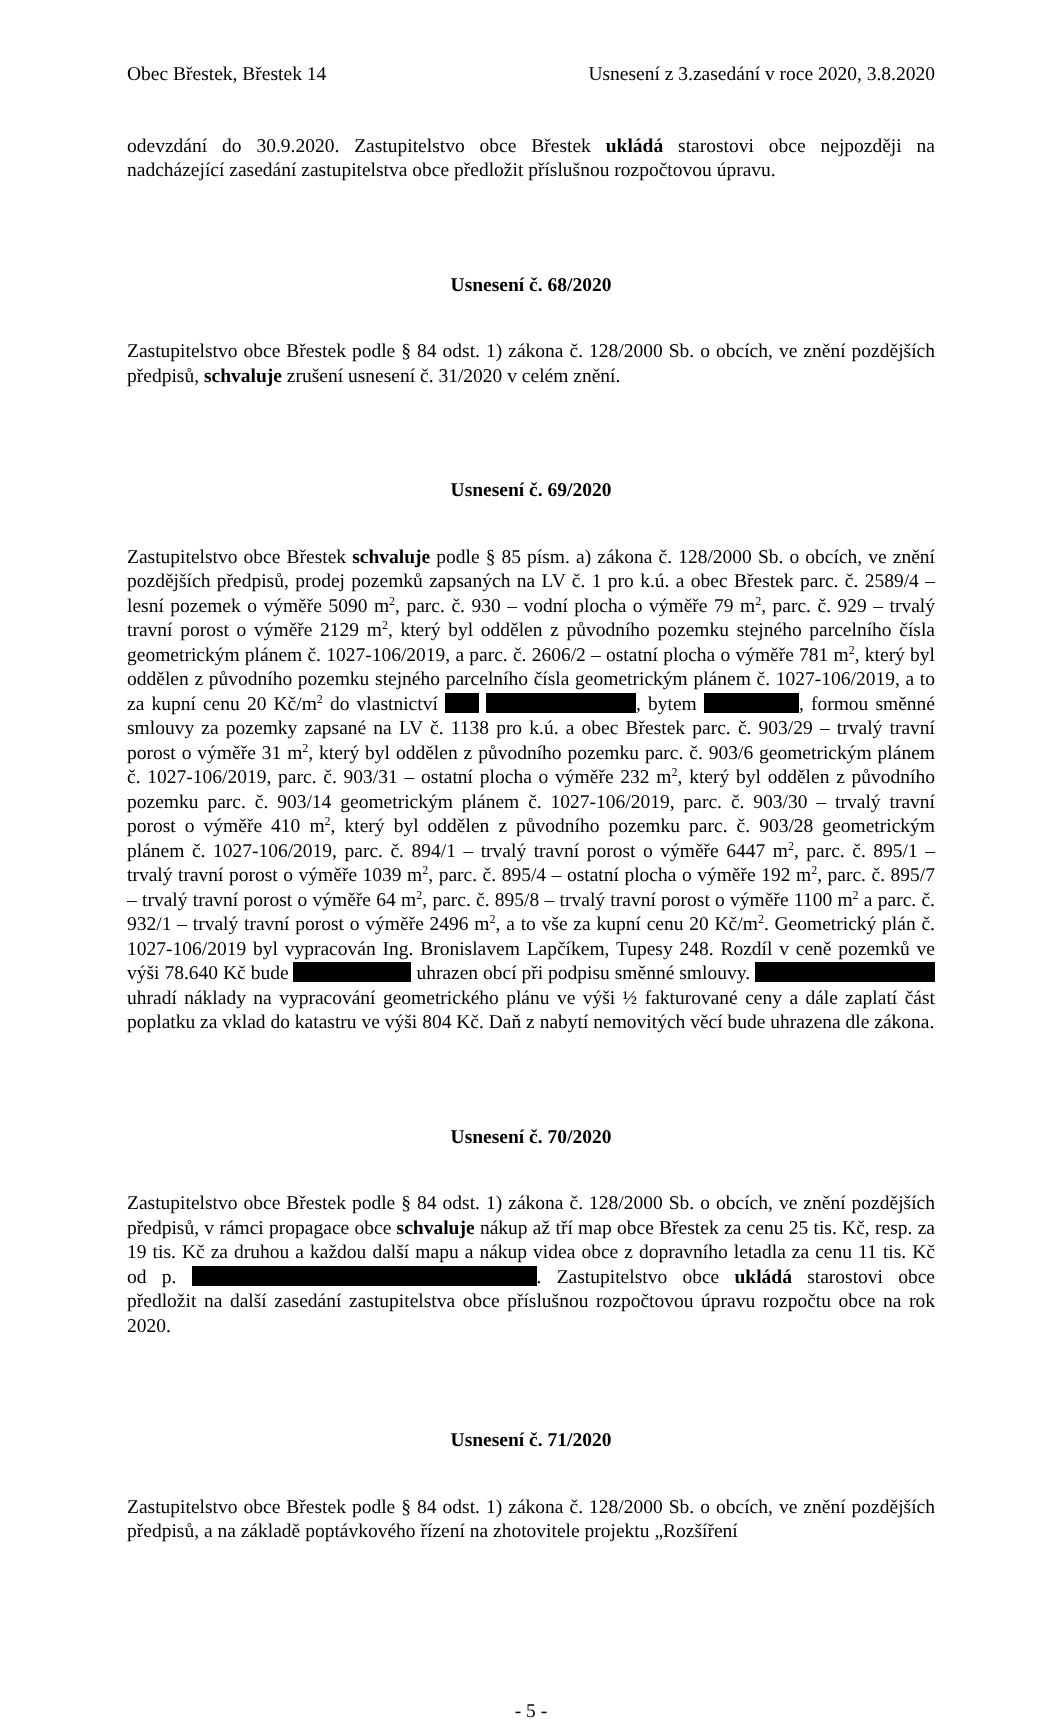Obec Břestek, Břestek 14 Usnesení z 3.zasedání v roce 2020, 3.8.2020
odevzdání do 30.9.2020. Zastupitelstvo obce Břestek ukládá starostovi obce nejpozději na nadcházející zasedání zastupitelstva obce předložit příslušnou rozpočtovou úpravu.
Usnesení č. 68/2020
Zastupitelstvo obce Břestek podle § 84 odst. 1) zákona č. 128/2000 Sb. o obcích, ve znění pozdějších předpisů, schvaluje zrušení usnesení č. 31/2020 v celém znění.
Usnesení č. 69/2020
Zastupitelstvo obce Břestek schvaluje podle § 85 písm. a) zákona č. 128/2000 Sb. o obcích, ve znění pozdějších předpisů, prodej pozemků zapsaných na LV č. 1 pro k.ú. a obec Břestek parc. č. 2589/4 – lesní pozemek o výměře 5090 m<sup>2</sup>, parc. č. 930 – vodní plocha o výměře 79 m<sup>2</sup>, parc. č. 929 – trvalý travní porost o výměře 2129 m<sup>2</sup>, který byl oddělen z původního pozemku stejného parcelního čísla geometrickým plánem č. 1027-106/2019, a parc. č. 2606/2 – ostatní plocha o výměře 781 m<sup>2</sup>, který byl oddělen z původního pozemku stejného parcelního čísla geometrickým plánem č. 1027-106/2019, a to za kupní cenu 20 Kč/m<sup>2</sup> do vlastnictví , bytem , formou směnné smlouvy za pozemky zapsané na LV č. 1138 pro k.ú. a obec Břestek parc. č. 903/29 – trvalý travní porost o výměře 31 m<sup>2</sup>, který byl oddělen z původního pozemku parc. č. 903/6 geometrickým plánem č. 1027-106/2019, parc. č. 903/31 – ostatní plocha o výměře 232 m<sup>2</sup>, který byl oddělen z původního pozemku parc. č. 903/14 geometrickým plánem č. 1027-106/2019, parc. č. 903/30 – trvalý travní porost o výměře 410 m<sup>2</sup>, který byl oddělen z původního pozemku parc. č. 903/28 geometrickým plánem č. 1027-106/2019, parc. č. 894/1 – trvalý travní porost o výměře 6447 m<sup>2</sup>, parc. č. 895/1 – trvalý travní porost o výměře 1039 m<sup>2</sup>, parc. č. 895/4 – ostatní plocha o výměře 192 m<sup>2</sup>, parc. č. 895/7 – trvalý travní porost o výměře 64 m<sup>2</sup>, parc. č. 895/8 – trvalý travní porost o výměře 1100 m<sup>2</sup> a parc. č. 932/1 – trvalý travní porost o výměře 2496 m<sup>2</sup>, a to vše za kupní cenu 20 Kč/m<sup>2</sup>. Geometrický plán č. 1027-106/2019 byl vypracován Ing. Bronislavem Lapčíkem, Tupesy 248. Rozdíl v ceně pozemků ve výši 78.640 Kč bude uhrazen obcí při podpisu směnné smlouvy. uhradí náklady na vypracování geometrického plánu ve výši ½ fakturované ceny a dále zaplatí část poplatku za vklad do katastru ve výši 804 Kč. Daň z nabytí nemovitých věcí bude uhrazena dle zákona.
Usnesení č. 70/2020
Zastupitelstvo obce Břestek podle § 84 odst. 1) zákona č. 128/2000 Sb. o obcích, ve znění pozdějších předpisů, v rámci propagace obce schvaluje nákup až tří map obce Břestek za cenu 25 tis. Kč, resp. za 19 tis. Kč za druhou a každou další mapu a nákup videa obce z dopravního letadla za cenu 11 tis. Kč od p. . Zastupitelstvo obce ukládá starostovi obce předložit na další zasedání zastupitelstva obce příslušnou rozpočtovou úpravu rozpočtu obce na rok 2020.
Usnesení č. 71/2020
Zastupitelstvo obce Břestek podle § 84 odst. 1) zákona č. 128/2000 Sb. o obcích, ve znění pozdějších předpisů, a na základě poptávkového řízení na zhotovitele projektu „Rozšíření
- 5 -